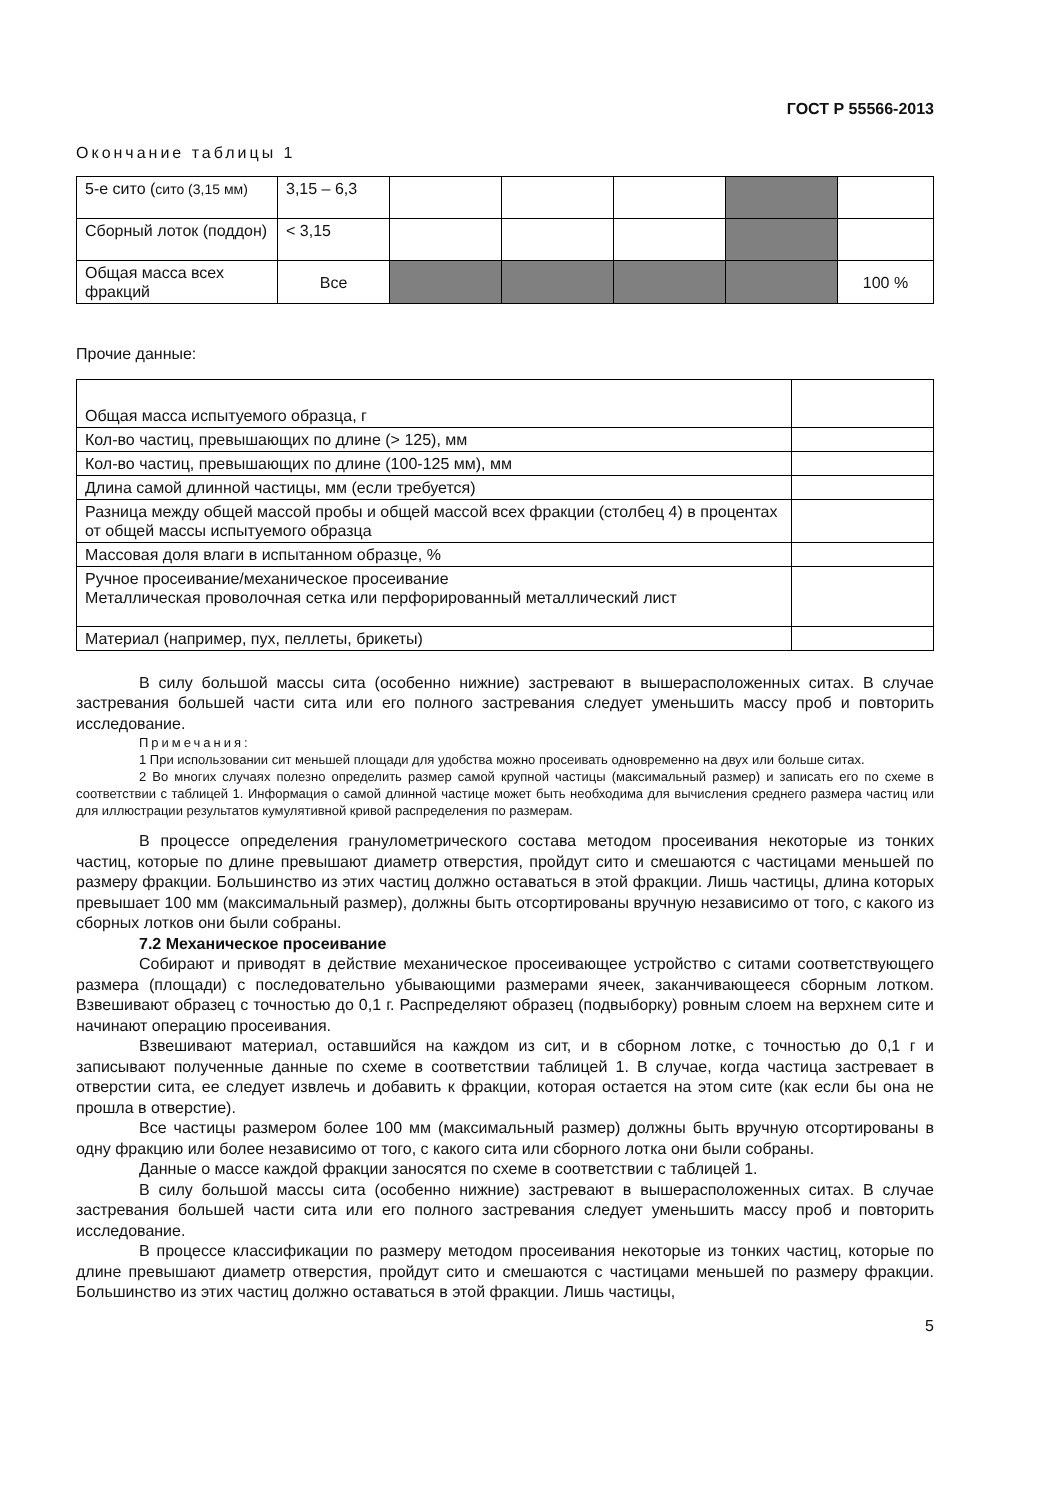ГОСТ Р 55566-2013
Окончание таблицы 1
| 5-е сито ( сито (3,15 мм) | 3,15 – 6,3 | | | | | |
| Сборный лоток (поддон) | < 3,15 | | | | | |
| Общая масса всех фракций | Все | | | | | 100 % |
Прочие данные:
| Общая масса испытуемого образца, г | |
| Кол-во частиц, превышающих по длине (> 125), мм | |
| Кол-во частиц, превышающих по длине (100-125 мм), мм | |
| Длина самой длинной частицы, мм (если требуется) | |
| Разница между общей массой пробы и общей массой всех фракции (столбец 4) в процентах от общей массы испытуемого образца | |
| Массовая доля влаги в испытанном образце, % | |
| Ручное просеивание/механическое просеивание Металлическая проволочная сетка или перфорированный металлический лист | |
| Материал (например, пух, пеллеты, брикеты) | |
В силу большой массы сита (особенно нижние) застревают в вышерасположенных ситах. В случае застревания большей части сита или его полного застревания следует уменьшить массу проб и повторить исследование.
Примечания:
1 При использовании сит меньшей площади для удобства можно просеивать одновременно на двух или больше ситах.
2 Во многих случаях полезно определить размер самой крупной частицы (максимальный размер) и записать его по схеме в соответствии с таблицей 1. Информация о самой длинной частице может быть необходима для вычисления среднего размера частиц или для иллюстрации результатов кумулятивной кривой распределения по размерам.
В процессе определения гранулометрического состава методом просеивания некоторые из тонких частиц, которые по длине превышают диаметр отверстия, пройдут сито и смешаются с частицами меньшей по размеру фракции. Большинство из этих частиц должно оставаться в этой фракции. Лишь частицы, длина которых превышает 100 мм (максимальный размер), должны быть отсортированы вручную независимо от того, с какого из сборных лотков они были собраны.
7.2 Механическое просеивание
Собирают и приводят в действие механическое просеивающее устройство с ситами соответствующего размера (площади) с последовательно убывающими размерами ячеек, заканчивающееся сборным лотком. Взвешивают образец с точностью до 0,1 г. Распределяют образец (подвыборку) ровным слоем на верхнем сите и начинают операцию просеивания.
Взвешивают материал, оставшийся на каждом из сит, и в сборном лотке, с точностью до 0,1 г и записывают полученные данные по схеме в соответствии таблицей 1. В случае, когда частица застревает в отверстии сита, ее следует извлечь и добавить к фракции, которая остается на этом сите (как если бы она не прошла в отверстие).
Все частицы размером более 100 мм (максимальный размер) должны быть вручную отсортированы в одну фракцию или более независимо от того, с какого сита или сборного лотка они были собраны.
Данные о массе каждой фракции заносятся по схеме в соответствии с таблицей 1.
В силу большой массы сита (особенно нижние) застревают в вышерасположенных ситах. В случае застревания большей части сита или его полного застревания следует уменьшить массу проб и повторить исследование.
В процессе классификации по размеру методом просеивания некоторые из тонких частиц, которые по длине превышают диаметр отверстия, пройдут сито и смешаются с частицами меньшей по размеру фракции. Большинство из этих частиц должно оставаться в этой фракции. Лишь частицы,
5